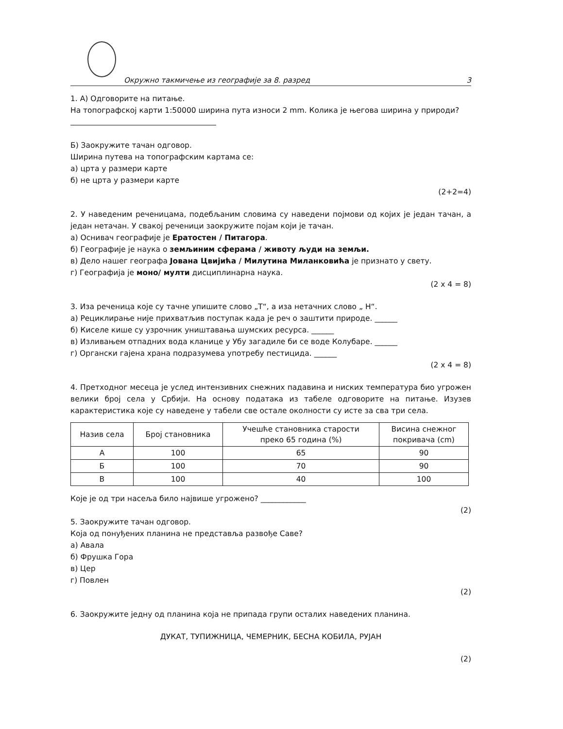Окружно такмичење из географије за 8. разред 3
1. А) Одговорите на питање.
На топографској карти 1:50000 ширина пута износи 2 mm. Колика је његова ширина у природи?
Б) Заокружите тачан одговор.
Ширина путева на топографским картама се:
а) црта у размери карте
б) не црта у размери карте
(2+2=4)
2. У наведеним реченицама, подебљаним словима су наведени појмови од којих је један тачан, а један нетачан. У свакој реченици заокружите појам који је тачан.
а) Оснивач географије је Ератостен / Питагора.
б) Географије је наука о земљиним сферама / животу људи на земљи.
в) Дело нашег географа Јована Цвијића / Милутина Миланковића је признато у свету.
г) Географија је моно/ мулти дисциплинарна наука.
(2 x 4 = 8)
3. Иза реченица које су тачне упишите слово „Т“, а иза нетачних слово „ Н“.
а) Рециклирање није прихватљив поступак када је реч о заштити природе. ______
б) Киселе кише су узрочник уништавања шумских ресурса. ______
в) Изливањем отпадних вода кланице у Убу загадиле би се воде Колубаре. ______
г) Органски гајена храна подразумева употребу пестицида. ______
(2 x 4 = 8)
4. Претходног месеца је услед интензивних снежних падавина и ниских температура био угрожен велики број села у Србији. На основу података из табеле одговорите на питање. Изузев карактеристика које су наведене у табели све остале околности су исте за сва три села.
| Назив села | Број становника | Учешће становника старости преко 65 година (%) | Висина снежног покривача (cm) |
| --- | --- | --- | --- |
| А | 100 | 65 | 90 |
| Б | 100 | 70 | 90 |
| В | 100 | 40 | 100 |
Које је од три насеља било највише угрожено? ____________
(2)
5. Заокружите тачан одговор.
Која од понуђених планина не представља развође Саве?
а) Авала
б) Фрушка Гора
в) Цер
г) Повлен
(2)
6. Заокружите једну од планина која не припада групи осталих наведених планина.
ДУКАТ, ТУПИЖНИЦА, ЧЕМЕРНИК, БЕСНА КОБИЛА, РУЈАН
(2)